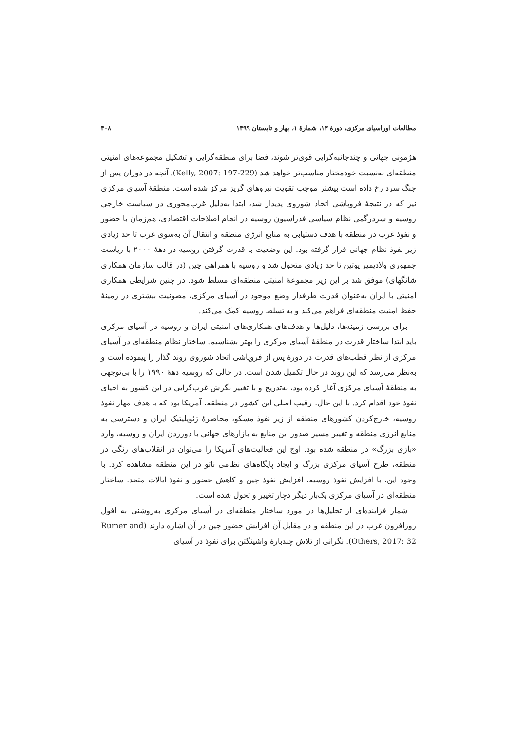مطالعات اوراسیای مرکزی، دورهٔ ۱۳، شمارهٔ ۱، بهار و تابستان ۱۳۹۹ ۳۰۸
هژمونی جهانی و چندجانبه‌گرایی قوی‌تر شوند، فضا برای منطقه‌گرایی و تشکیل مجموعه‌های امنیتی منطقه‌ای به‌نسبت خودمختار مناسب‌تر خواهد شد (Kelly, 2007: 197-229). آنچه در دوران پس از جنگ سرد رخ داده است بیشتر موجب تقویت نیروهای گریز مرکز شده است. منطقهٔ آسیای مرکزی نیز که در نتیجهٔ فروپاشی اتحاد شوروی پدیدار شد، ابتدا به‌دلیل غرب‌محوری در سیاست خارجی روسیه و سردرگمی نظام سیاسی فدراسیون روسیه در انجام اصلاحات اقتصادی، هم‌زمان با حضور و نفوذ غرب در منطقه با هدف دستیابی به منابع انرژی منطقه و انتقال آن به‌سوی غرب تا حد زیادی زیر نفوذ نظام جهانی قرار گرفته بود. این وضعیت با قدرت گرفتن روسیه در دههٔ ۲۰۰۰ با ریاست جمهوری ولادیمیر پوتین تا حد زیادی متحول شد و روسیه با همراهی چین (در قالب سازمان همکاری شانگهای) موفق شد بر این زیر مجموعهٔ امنیتی منطقه‌ای مسلط شود. در چنین شرایطی همکاری امنیتی با ایران به‌عنوان قدرت طرفدار وضع موجود در آسیای مرکزی، مصونیت بیشتری در زمینهٔ حفظ امنیت منطقه‌ای فراهم می‌کند و به تسلط روسیه کمک می‌کند.
برای بررسی زمینه‌ها، دلیل‌ها و هدف‌های همکاری‌های امنیتی ایران و روسیه در آسیای مرکزی باید ابتدا ساختار قدرت در منطقهٔ آسیای مرکزی را بهتر بشناسیم. ساختار نظام منطقه‌ای در آسیای مرکزی از نظر قطب‌های قدرت در دورهٔ پس از فروپاشی اتحاد شوروی روند گذار را پیموده است و به‌نظر می‌رسد که این روند در حال تکمیل شدن است. در حالی که روسیه دههٔ ۱۹۹۰ را با بی‌توجهی به منطقهٔ آسیای مرکزی آغاز کرده بود، به‌تدریج و با تغییر نگرش غرب‌گرایی در این کشور به احیای نفوذ خود اقدام کرد. با این حال، رقیب اصلی این کشور در منطقه، آمریکا بود که با هدف مهار نفوذ روسیه، خارج‌کردن کشورهای منطقه از زیر نفوذ مسکو، محاصرهٔ ژئوپلیتیک ایران و دسترسی به منابع انرژی منطقه و تغییر مسیر صدور این منابع به بازارهای جهانی با دورزدن ایران و روسیه، وارد «بازی بزرگ» در منطقه شده بود. اوج این فعالیت‌های آمریکا را می‌توان در انقلاب‌های رنگی در منطقه، طرح آسیای مرکزی بزرگ و ایجاد پایگاه‌های نظامی ناتو در این منطقه مشاهده کرد. با وجود این، با افزایش نفوذ روسیه، افزایش نفوذ چین و کاهش حضور و نفوذ ایالات متحد، ساختار منطقه‌ای در آسیای مرکزی یک‌بار دیگر دچار تغییر و تحول شده است.
شمار فزاینده‌ای از تحلیل‌ها در مورد ساختار منطقه‌ای در آسیای مرکزی به‌روشنی به افول روزافزون غرب در این منطقه و در مقابل آن افزایش حضور چین در آن اشاره دارند (Rumer and Others, 2017: 32). نگرانی از تلاش چندبارهٔ واشینگتن برای نفوذ در آسیای